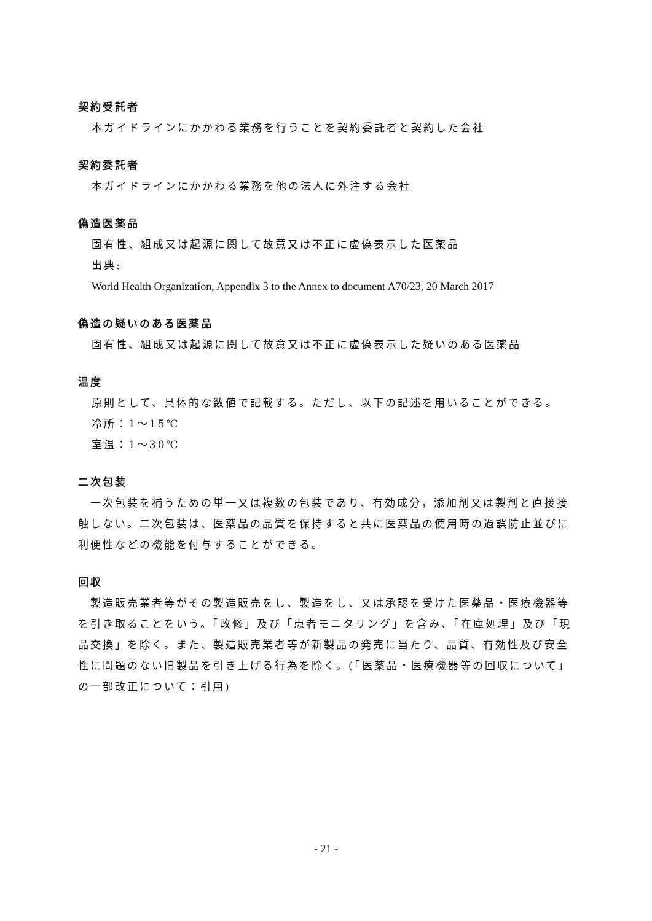契約受託者
本ガイドラインにかかわる業務を行うことを契約委託者と契約した会社
契約委託者
本ガイドラインにかかわる業務を他の法人に外注する会社
偽造医薬品
固有性、組成又は起源に関して故意又は不正に虚偽表示した医薬品
出典:
World Health Organization, Appendix 3 to the Annex to document A70/23, 20 March 2017
偽造の疑いのある医薬品
固有性、組成又は起源に関して故意又は不正に虚偽表示した疑いのある医薬品
温度
原則として、具体的な数値で記載する。ただし、以下の記述を用いることができる。
冷所：1～15℃
室温：1～30℃
二次包装
　一次包装を補うための単一又は複数の包装であり、有効成分，添加剤又は製剤と直接接触しない。二次包装は、医薬品の品質を保持すると共に医薬品の使用時の過誤防止並びに利便性などの機能を付与することができる。
回収
　製造販売業者等がその製造販売をし、製造をし、又は承認を受けた医薬品・医療機器等を引き取ることをいう。「改修」及び「患者モニタリング」を含み、「在庫処理」及び「現品交換」を除く。また、製造販売業者等が新製品の発売に当たり、品質、有効性及び安全性に問題のない旧製品を引き上げる行為を除く。(「医薬品・医療機器等の回収について」の一部改正について：引用)
- 21 -